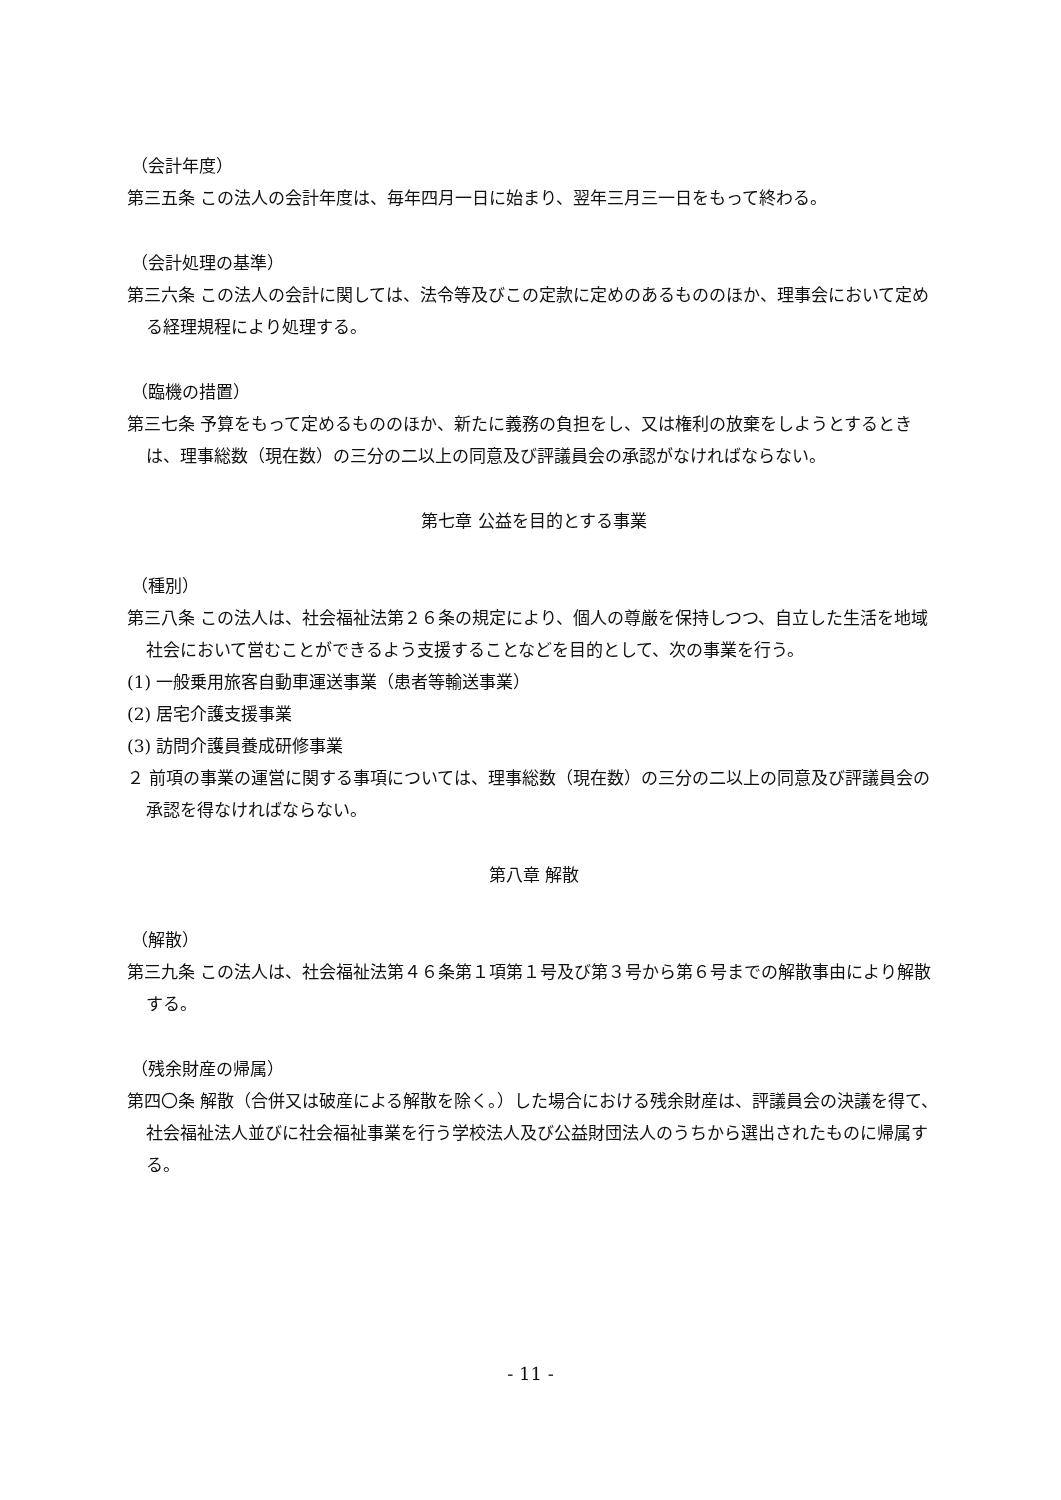（会計年度）
第三五条 この法人の会計年度は、毎年四月一日に始まり、翌年三月三一日をもって終わる。
（会計処理の基準）
第三六条 この法人の会計に関しては、法令等及びこの定款に定めのあるもののほか、理事会において定める経理規程により処理する。
（臨機の措置）
第三七条 予算をもって定めるもののほか、新たに義務の負担をし、又は権利の放棄をしようとするときは、理事総数（現在数）の三分の二以上の同意及び評議員会の承認がなければならない。
第七章 公益を目的とする事業
（種別）
第三八条 この法人は、社会福祉法第２６条の規定により、個人の尊厳を保持しつつ、自立した生活を地域社会において営むことができるよう支援することなどを目的として、次の事業を行う。
(1) 一般乗用旅客自動車運送事業（患者等輸送事業）
(2) 居宅介護支援事業
(3) 訪問介護員養成研修事業
２ 前項の事業の運営に関する事項については、理事総数（現在数）の三分の二以上の同意及び評議員会の承認を得なければならない。
第八章 解散
（解散）
第三九条 この法人は、社会福祉法第４６条第１項第１号及び第３号から第６号までの解散事由により解散する。
（残余財産の帰属）
第四〇条 解散（合併又は破産による解散を除く。）した場合における残余財産は、評議員会の決議を得て、社会福祉法人並びに社会福祉事業を行う学校法人及び公益財団法人のうちから選出されたものに帰属する。
- 11 -